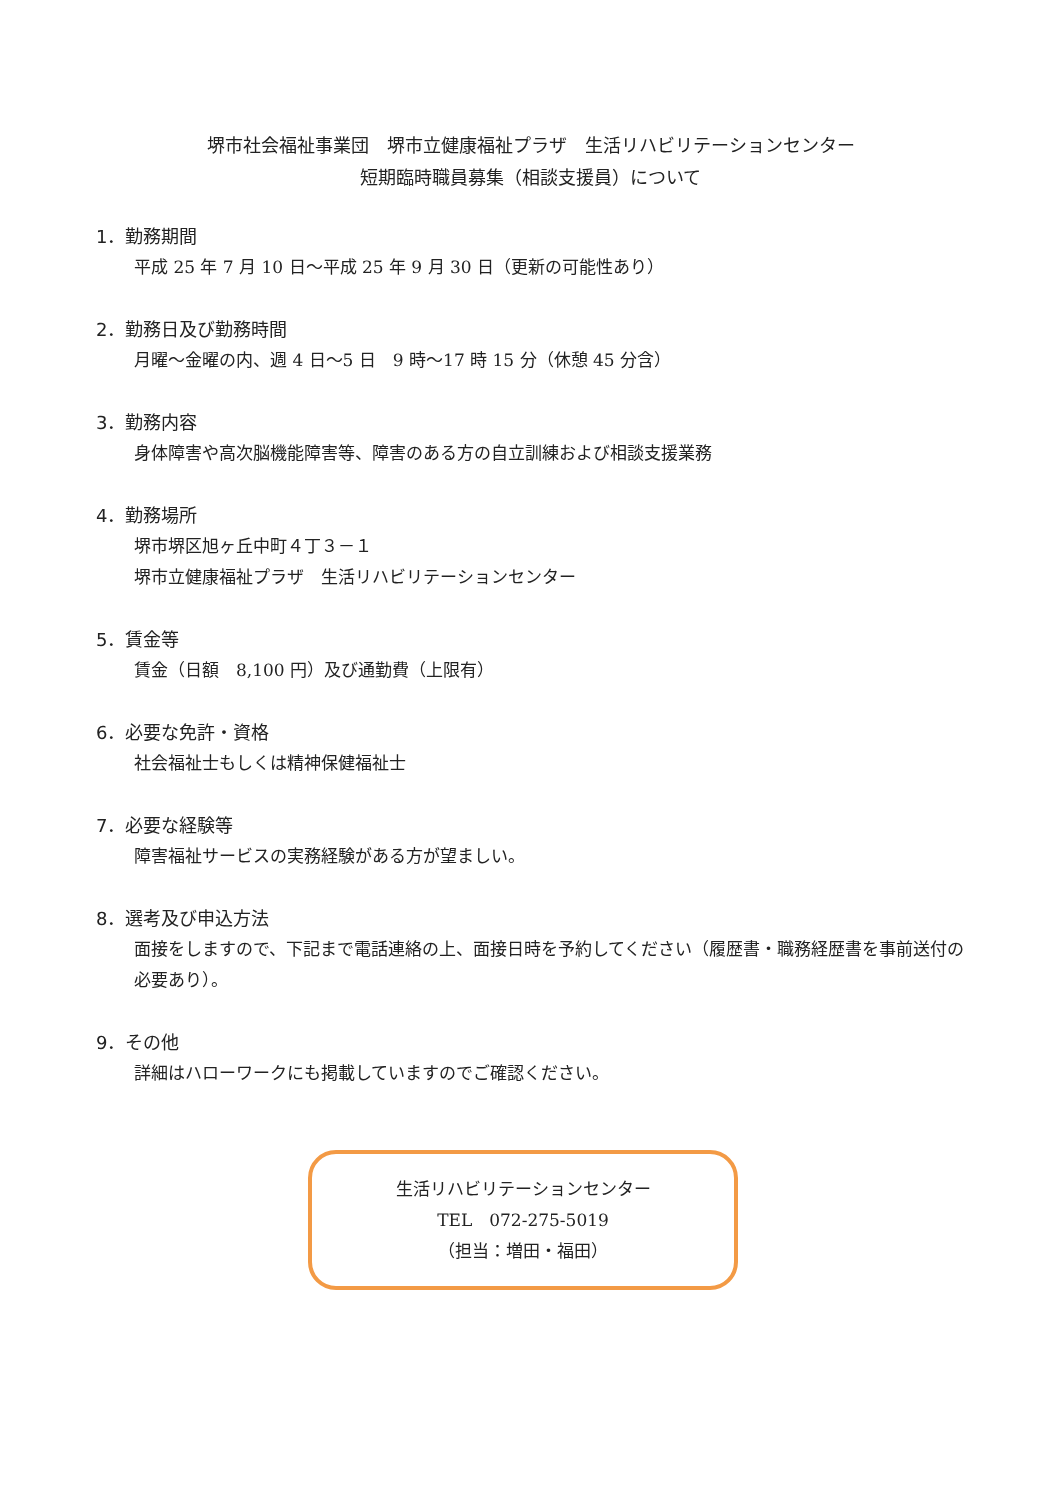堺市社会福祉事業団　堺市立健康福祉プラザ　生活リハビリテーションセンター
短期臨時職員募集（相談支援員）について
1．勤務期間
平成 25 年 7 月 10 日～平成 25 年 9 月 30 日（更新の可能性あり）
2．勤務日及び勤務時間
月曜～金曜の内、週 4 日～5 日　9 時～17 時 15 分（休憩 45 分含）
3．勤務内容
身体障害や高次脳機能障害等、障害のある方の自立訓練および相談支援業務
4．勤務場所
堺市堺区旭ヶ丘中町４丁３－１
堺市立健康福祉プラザ　生活リハビリテーションセンター
5．賃金等
賃金（日額　8,100 円）及び通勤費（上限有）
6．必要な免許・資格
社会福祉士もしくは精神保健福祉士
7．必要な経験等
障害福祉サービスの実務経験がある方が望ましい。
8．選考及び申込方法
面接をしますので、下記まで電話連絡の上、面接日時を予約してください（履歴書・職務経歴書を事前送付の必要あり）。
9．その他
詳細はハローワークにも掲載していますのでご確認ください。
生活リハビリテーションセンター
TEL　072-275-5019
（担当：増田・福田）